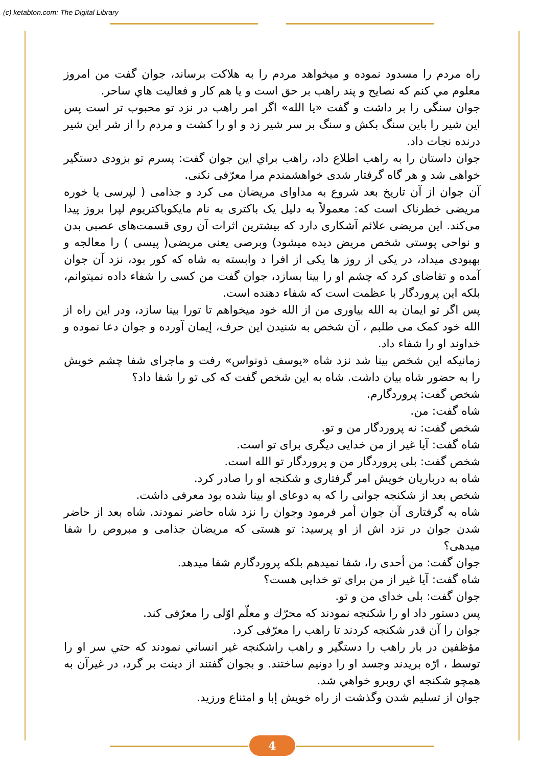(c) ketabton.com: The Digital Library
راه مردم را مسدود نموده و میخواهد مردم را به هلاکت برساند، جوان گفت من امروز معلوم مي کنم که نصایح و پند راهب بر حق است و یا هم کار و فعالیت هاي ساحر.
جوان سنگی را بر داشت و گفت «یا الله» اگر امر راهب در نزد تو محبوب تر است پس این شیر را باین سنگ بکش و سنگ بر سر شیر زد و او را کشت و مردم را از شر این شیر درنده نجات داد.
جوان داستان را به راهب اطلاع داد، راهب براي این جوان گفت: پسرم تو بزودی دستگیر خواهی شد و هر گاه گرفتار شدی خواهشمندم مرا معرّفی نکنی.
آن جوان از آن تاریخ بعد شروع به مداوای مریضان می کرد و جذامی ( لپرسی یا خوره مریضی خطرناک است که: معمولاً به دلیل یک باکتری به نام مایکوباکتریوم لپرا بروز پیدا می‌کند. این مریضی علائم آشکاری دارد که بیشترین اثرات آن روی قسمت‌های عصبی بدن و نواحی پوستی شخص مریض دیده میشود) وبرصی یعنی مریضی( پیسی ) را معالجه و بهبودی میداد، در یکی از روز ها یکی از افرا د وابسته به شاه که کور بود، نزد آن جوان آمده و تقاضای کرد که چشم او را بینا بسازد، جوان گفت من کسی را شفاء داده نمیتوانم، بلکه این پروردگار با عظمت است که شفاء دهنده است.
پس اگر تو ایمان به الله بیاوری من از الله خود میخواهم تا تورا بینا سازد، ودر این راه از الله خود کمک می طلبم ، آن شخص به شنیدن این حرف، إیمان آورده و جوان دعا نموده و خداوند او را شفاء داد.
زمانیکه این شخص بینا شد نزد شاه «یوسف ذونواس» رفت و ماجرای شفا چشم خویش را به حضور شاه بیان داشت. شاه به این شخص گفت که کی تو را شفا داد؟
شخص گفت: پروردگارم.
شاه گفت: من.
شخص گفت: نه پروردگار من و تو.
شاه گفت: آیا غیر از من خدایی دیگری برای تو است.
شخص گفت: بلی پروردگار من و پروردگار تو الله است.
شاه به درباریان خویش امر گرفتاری و شکنجه او را صادر کرد.
شخص بعد از شکنجه جوانی را که به دوعای او بینا شده بود معرفی داشت.
شاه به گرفتاری آن جوان أمر فرمود وجوان را نزد شاه حاضر نمودند. شاه بعد از حاضر شدن جوان در نزد اش از او پرسید: تو هستی که مریضان جذامی و مبروص را شفا میدهی؟
جوان گفت: من أحدی را، شفا نمیدهم بلکه پروردگارم شفا میدهد.
شاه گفت: آیا غیر از من برای تو خدایی هست؟
جوان گفت: بلی خدای من و تو.
پس دستور داد او را شکنجه نمودند که محرّك و معلّم اوّلی را معرّفی کند.
جوان را آن قدر شکنجه کردند تا راهب را معرّفی کرد.
مؤظفین در بار راهب را دستگیر و راهب راشکنجه غیر انساني نمودند که حتي سر او را توسط ، ارّه بریدند وجسد او را دونیم ساختند. و بجوان گفتند از دینت بر گرد، در غیرآن به همچو شکنجه اي روبرو خواهي شد.
جوان از تسلیم شدن وگذشت از راه خویش إبا و امتناع ورزید.
4